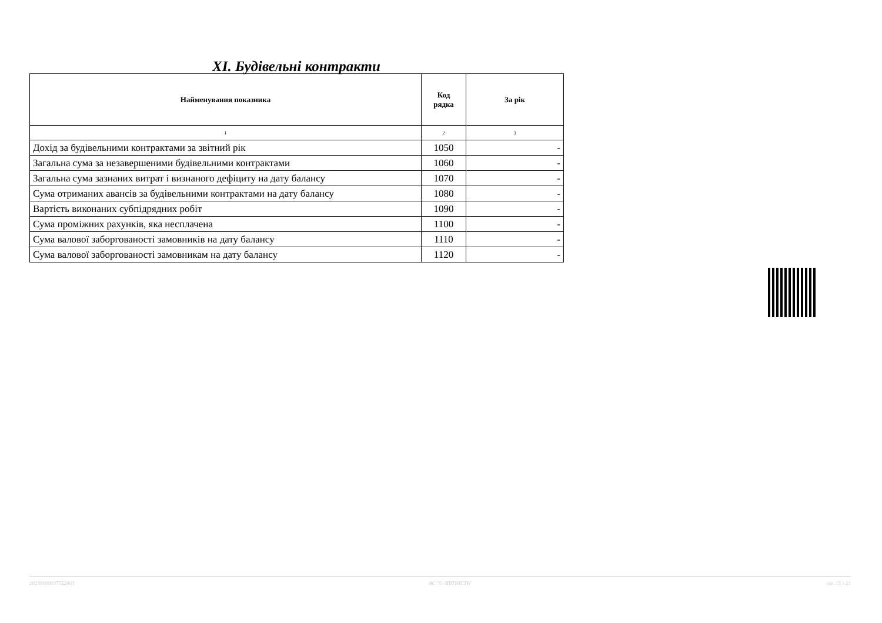XI. Будівельні контракти
| Найменування показника | Код рядка | За рік |
| --- | --- | --- |
| 1 | 2 | 3 |
| Дохід за будівельними контрактами за звітний рік | 1050 | - |
| Загальна сума за незавершеними будівельними контрактами | 1060 | - |
| Загальна сума зазнаних витрат і визнаного дефіциту на дату балансу | 1070 | - |
| Сума отриманих авансів за будівельними контрактами на дату балансу | 1080 | - |
| Вартість виконаних субпідрядних робіт | 1090 | - |
| Сума проміжних рахунків, яка несплачена | 1100 | - |
| Сума валової заборгованості замовників на дату балансу | 1110 | - |
| Сума валової заборгованості замовникам на дату балансу | 1120 | - |
20230000037352403 АС "Є-ЗВІТНІСТЬ" ст. 15 з 21